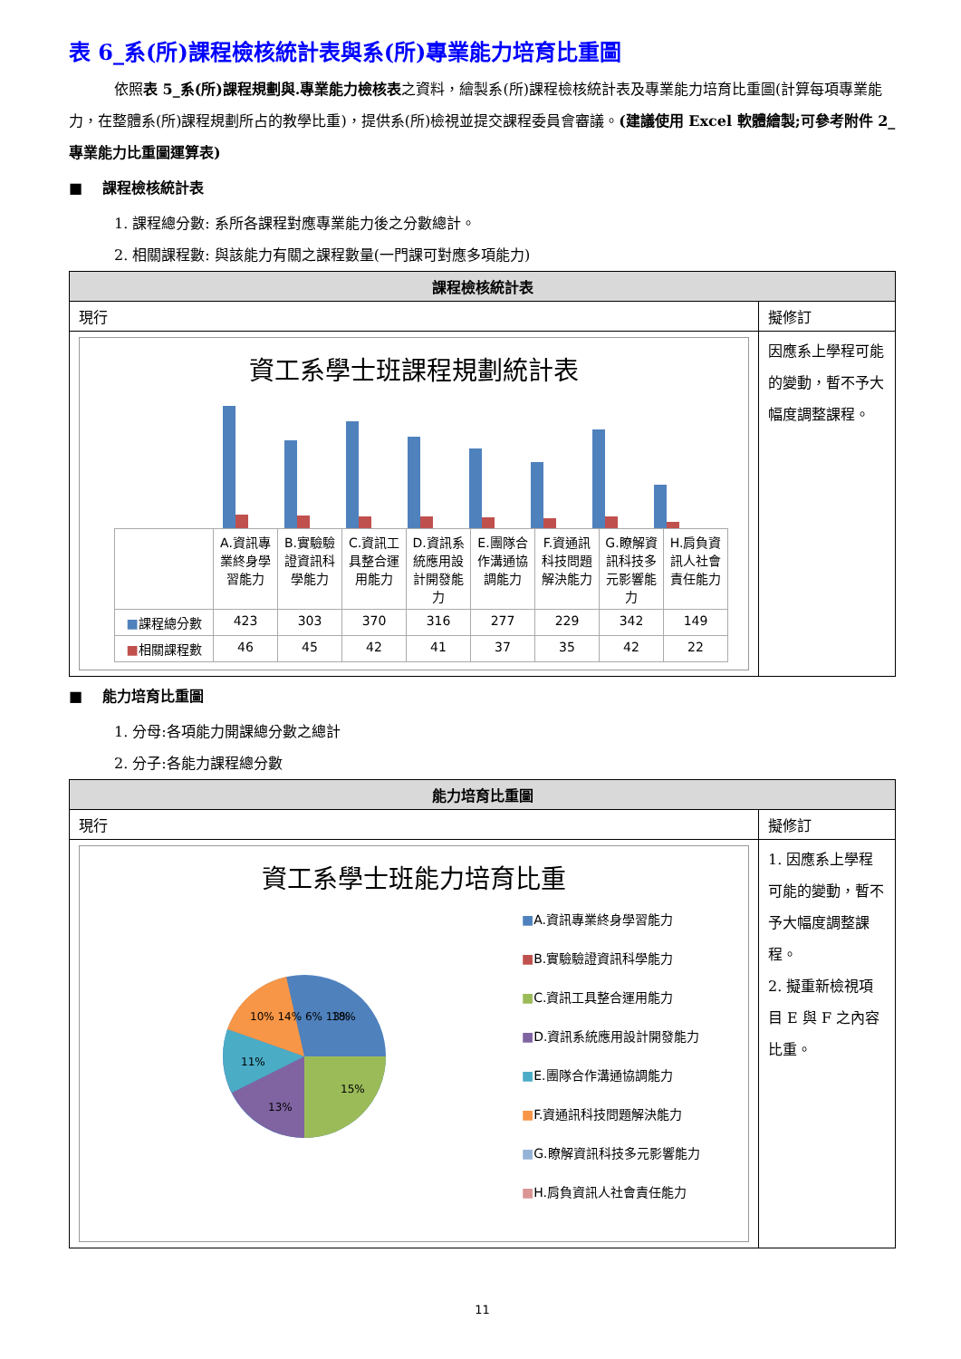表 6_系(所)課程檢核統計表與系(所)專業能力培育比重圖
依照表 5_系(所)課程規劃與.專業能力檢核表之資料，繪製系(所)課程檢核統計表及專業能力培育比重圖(計算每項專業能力，在整體系(所)課程規劃所占的教學比重)，提供系(所)檢視並提交課程委員會審議。(建議使用 Excel 軟體繪製;可參考附件 2_專業能力比重圖運算表)
■　 課程檢核統計表
1. 課程總分數: 系所各課程對應專業能力後之分數總計。
2. 相關課程數: 與該能力有關之課程數量(一門課可對應多項能力)
| 課程檢核統計表 | |
| 現行 | 擬修訂 |
| 資工系學士班課程規劃統計表 / / A.資訊專業終身學習能力 / B.實驗驗證資訊科學能力 / C.資訊工具整合運用能力 / D.資訊系統應用設計開發能力 / E.團隊合作溝通協調能力 / F.資通訊科技問題解決能力 / G.瞭解資訊科技多元影響能力 / H.肩負資訊人社會責任能力 / / ■ 課程總分數 / 423 / 303 / 370 / 316 / 277 / 229 / 342 / 149 / / ■ 相關課程數 / 46 / 45 / 42 / 41 / 37 / 35 / 42 / 22 / | 因應系上學程可能的變動，暫不予大幅度調整課程。 |
■　 能力培育比重圖
1. 分母:各項能力開課總分數之總計
2. 分子:各能力課程總分數
| 能力培育比重圖 | |
| 現行 | 擬修訂 |
| 資工系學士班能力培育比重 18% 15% 13% 11% 10% 14% 6% 13% ■ A.資訊專業終身學習能力 ■ B.實驗驗證資訊科學能力 ■ C.資訊工具整合運用能力 ■ D.資訊系統應用設計開發能力 ■ E.團隊合作溝通協調能力 ■ F.資通訊科技問題解決能力 ■ G.瞭解資訊科技多元影響能力 ■ H.肩負資訊人社會責任能力 | 1. 因應系上學程可能的變動，暫不予大幅度調整課程。 2. 擬重新檢視項目 E 與 F 之內容比重。 |
11